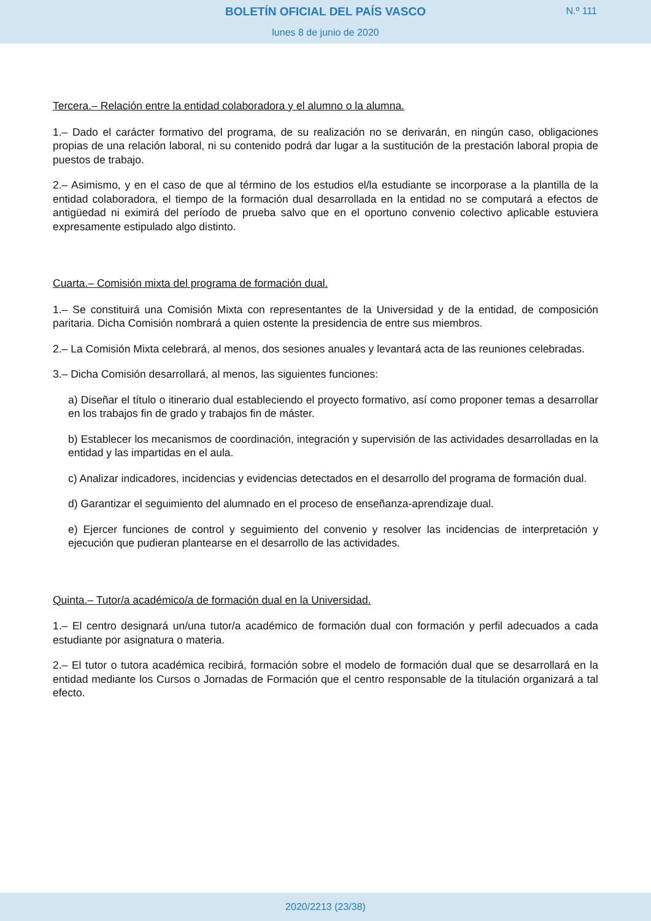BOLETÍN OFICIAL DEL PAÍS VASCO
N.º 111
lunes 8 de junio de 2020
Tercera.– Relación entre la entidad colaboradora y el alumno o la alumna.
1.– Dado el carácter formativo del programa, de su realización no se derivarán, en ningún caso, obligaciones propias de una relación laboral, ni su contenido podrá dar lugar a la sustitución de la prestación laboral propia de puestos de trabajo.
2.– Asimismo, y en el caso de que al término de los estudios el/la estudiante se incorporase a la plantilla de la entidad colaboradora, el tiempo de la formación dual desarrollada en la entidad no se computará a efectos de antigüedad ni eximirá del período de prueba salvo que en el oportuno convenio colectivo aplicable estuviera expresamente estipulado algo distinto.
Cuarta.– Comisión mixta del programa de formación dual.
1.– Se constituirá una Comisión Mixta con representantes de la Universidad y de la entidad, de composición paritaria. Dicha Comisión nombrará a quien ostente la presidencia de entre sus miembros.
2.– La Comisión Mixta celebrará, al menos, dos sesiones anuales y levantará acta de las reuniones celebradas.
3.– Dicha Comisión desarrollará, al menos, las siguientes funciones:
a) Diseñar el título o itinerario dual estableciendo el proyecto formativo, así como proponer temas a desarrollar en los trabajos fin de grado y trabajos fin de máster.
b) Establecer los mecanismos de coordinación, integración y supervisión de las actividades desarrolladas en la entidad y las impartidas en el aula.
c) Analizar indicadores, incidencias y evidencias detectados en el desarrollo del programa de formación dual.
d) Garantizar el seguimiento del alumnado en el proceso de enseñanza-aprendizaje dual.
e) Ejercer funciones de control y seguimiento del convenio y resolver las incidencias de interpretación y ejecución que pudieran plantearse en el desarrollo de las actividades.
Quinta.– Tutor/a académico/a de formación dual en la Universidad.
1.– El centro designará un/una tutor/a académico de formación dual con formación y perfil adecuados a cada estudiante por asignatura o materia.
2.– El tutor o tutora académica recibirá, formación sobre el modelo de formación dual que se desarrollará en la entidad mediante los Cursos o Jornadas de Formación que el centro responsable de la titulación organizará a tal efecto.
2020/2213 (23/38)